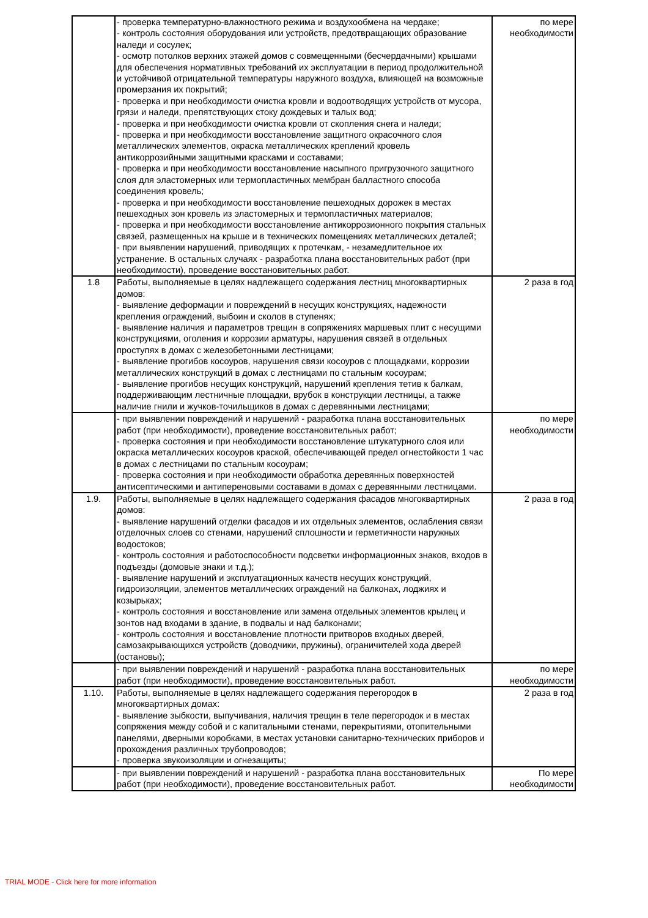| | - проверка температурно-влажностного режима и воздухообмена на чердаке; - контроль состояния оборудования или устройств, предотвращающих образование наледи и сосулек; - осмотр потолков верхних этажей домов с совмещенными (бесчердачными) крышами для обеспечения нормативных требований их эксплуатации в период продолжительной и устойчивой отрицательной температуры наружного воздуха, влияющей на возможные промерзания их покрытий; - проверка и при необходимости очистка кровли и водоотводящих устройств от мусора, грязи и наледи, препятствующих стоку дождевых и талых вод; - проверка и при необходимости очистка кровли от скопления снега и наледи; - проверка и при необходимости восстановление защитного окрасочного слоя металлических элементов, окраска металлических креплений кровель антикоррозийными защитными красками и составами; - проверка и при необходимости восстановление насыпного пригрузочного защитного слоя для эластомерных или термопластичных мембран балластного способа соединения кровель; - проверка и при необходимости восстановление пешеходных дорожек в местах пешеходных зон кровель из эластомерных и термопластичных материалов; - проверка и при необходимости восстановление антикоррозионного покрытия стальных связей, размещенных на крыше и в технических помещениях металлических деталей; - при выявлении нарушений, приводящих к протечкам, - незамедлительное их устранение. В остальных случаях - разработка плана восстановительных работ (при необходимости), проведение восстановительных работ. | по мере необходимости |
| 1.8 | Работы, выполняемые в целях надлежащего содержания лестниц многоквартирных домов: - выявление деформации и повреждений в несущих конструкциях, надежности крепления ограждений, выбоин и сколов в ступенях; - выявление наличия и параметров трещин в сопряжениях маршевых плит с несущими конструкциями, оголения и коррозии арматуры, нарушения связей в отдельных проступях в домах с железобетонными лестницами; - выявление прогибов косоуров, нарушения связи косоуров с площадками, коррозии металлических конструкций в домах с лестницами по стальным косоурам; - выявление прогибов несущих конструкций, нарушений крепления тетив к балкам, поддерживающим лестничные площадки, врубок в конструкции лестницы, а также наличие гнили и жучков-точильщиков в домах с деревянными лестницами; | 2 раза в год |
| | - при выявлении повреждений и нарушений - разработка плана восстановительных работ (при необходимости), проведение восстановительных работ; - проверка состояния и при необходимости восстановление штукатурного слоя или окраска металлических косоуров краской, обеспечивающей предел огнестойкости 1 час в домах с лестницами по стальным косоурам; - проверка состояния и при необходимости обработка деревянных поверхностей антисептическими и антипереновыми составами в домах с деревянными лестницами. | по мере необходимости |
| 1.9. | Работы, выполняемые в целях надлежащего содержания фасадов многоквартирных домов: - выявление нарушений отделки фасадов и их отдельных элементов, ослабления связи отделочных слоев со стенами, нарушений сплошности и герметичности наружных водостоков; - контроль состояния и работоспособности подсветки информационных знаков, входов в подъезды (домовые знаки и т.д.); - выявление нарушений и эксплуатационных качеств несущих конструкций, гидроизоляции, элементов металлических ограждений на балконах, лоджиях и козырьках; - контроль состояния и восстановление или замена отдельных элементов крылец и зонтов над входами в здание, в подвалы и над балконами; - контроль состояния и восстановление плотности притворов входных дверей, самозакрывающихся устройств (доводчики, пружины), ограничителей хода дверей (остановы); | 2 раза в год |
| | - при выявлении повреждений и нарушений - разработка плана восстановительных работ (при необходимости), проведение восстановительных работ. | по мере необходимости |
| 1.10. | Работы, выполняемые в целях надлежащего содержания перегородок в многоквартирных домах: - выявление зыбкости, выпучивания, наличия трещин в теле перегородок и в местах сопряжения между собой и с капитальными стенами, перекрытиями, отопительными панелями, дверными коробками, в местах установки санитарно-технических приборов и прохождения различных трубопроводов; - проверка звукоизоляции и огнезащиты; | 2 раза в год |
| | - при выявлении повреждений и нарушений - разработка плана восстановительных работ (при необходимости), проведение восстановительных работ. | По мере необходимости |
TRIAL MODE - Click here for more information